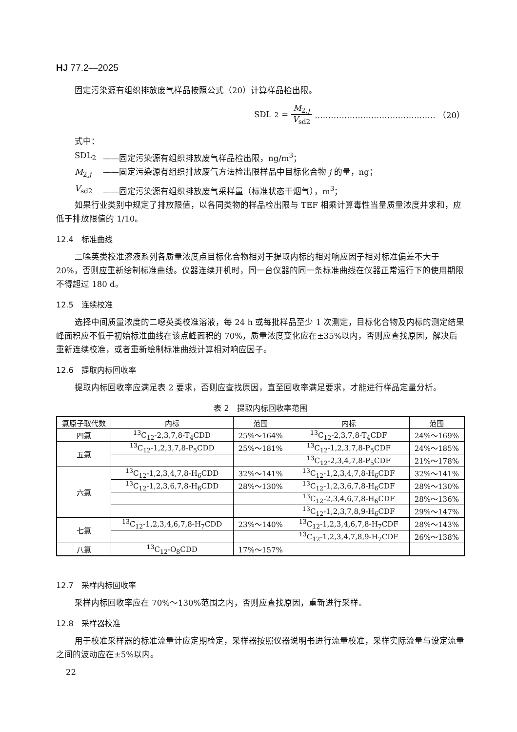HJ 77.2—2025
固定污染源有组织排放废气样品按照公式（20）计算样品检出限。
SDL<sub>2</sub> = M<sub>2,j</sub> V<sub>sd2</sub> ……………………………………… （20）
式中：
SDL<sub>2</sub> ——固定污染源有组织排放废气样品检出限，ng/m<sup>3</sup>；
M<sub>2,j</sub> ——固定污染源有组织排放废气方法检出限样品中目标化合物 j 的量，ng；
V<sub>sd2</sub> ——固定污染源有组织排放废气采样量（标准状态干烟气），m<sup>3</sup>；
如果行业类别中规定了排放限值，以各同类物的样品检出限与 TEF 相乘计算毒性当量质量浓度并求和，应低于排放限值的 1/10。
12.4　标准曲线
二噁英类校准溶液系列各质量浓度点目标化合物相对于提取内标的相对响应因子相对标准偏差不大于 20%，否则应重新绘制标准曲线。仪器连续开机时，同一台仪器的同一条标准曲线在仪器正常运行下的使用期限不得超过 180 d。
12.5　连续校准
选择中间质量浓度的二噁英类校准溶液，每 24 h 或每批样品至少 1 次测定，目标化合物及内标的测定结果峰面积应不低于初始标准曲线在该点峰面积的 70%，质量浓度变化应在±35%以内，否则应查找原因，解决后重新连续校准，或者重新绘制标准曲线计算相对响应因子。
12.6　提取内标回收率
提取内标回收率应满足表 2 要求，否则应查找原因，直至回收率满足要求，才能进行样品定量分析。
表 2　提取内标回收率范围
| 氯原子取代数 | 内标 | 范围 | 内标 | 范围 |
| --- | --- | --- | --- | --- |
| 四氯 | <sup>13</sup>C<sub>12</sub>-2,3,7,8-T<sub>4</sub>CDD | 25%～164% | <sup>13</sup>C<sub>12</sub>-2,3,7,8-T<sub>4</sub>CDF | 24%～169% |
| 五氯 | <sup>13</sup>C<sub>12</sub>-1,2,3,7,8-P<sub>5</sub>CDD | 25%～181% | <sup>13</sup>C<sub>12</sub>-1,2,3,7,8-P<sub>5</sub>CDF | 24%～185% |
| | | | <sup>13</sup>C<sub>12</sub>-2,3,4,7,8-P<sub>5</sub>CDF | 21%～178% |
| 六氯 | <sup>13</sup>C<sub>12</sub>-1,2,3,4,7,8-H<sub>6</sub>CDD | 32%～141% | <sup>13</sup>C<sub>12</sub>-1,2,3,4,7,8-H<sub>6</sub>CDF | 32%～141% |
| | <sup>13</sup>C<sub>12</sub>-1,2,3,6,7,8-H<sub>6</sub>CDD | 28%～130% | <sup>13</sup>C<sub>12</sub>-1,2,3,6,7,8-H<sub>6</sub>CDF | 28%～130% |
| | | | <sup>13</sup>C<sub>12</sub>-2,3,4,6,7,8-H<sub>6</sub>CDF | 28%～136% |
| | | | <sup>13</sup>C<sub>12</sub>-1,2,3,7,8,9-H<sub>6</sub>CDF | 29%～147% |
| 七氯 | <sup>13</sup>C<sub>12</sub>-1,2,3,4,6,7,8-H<sub>7</sub>CDD | 23%～140% | <sup>13</sup>C<sub>12</sub>-1,2,3,4,6,7,8-H<sub>7</sub>CDF | 28%～143% |
| | | | <sup>13</sup>C<sub>12</sub>-1,2,3,4,7,8,9-H<sub>7</sub>CDF | 26%～138% |
| 八氯 | <sup>13</sup>C<sub>12</sub>-O<sub>8</sub>CDD | 17%～157% | | |
12.7　采样内标回收率
采样内标回收率应在 70%～130%范围之内，否则应查找原因，重新进行采样。
12.8　采样器校准
用于校准采样器的标准流量计应定期检定，采样器按照仪器说明书进行流量校准，采样实际流量与设定流量之间的波动应在±5%以内。
22